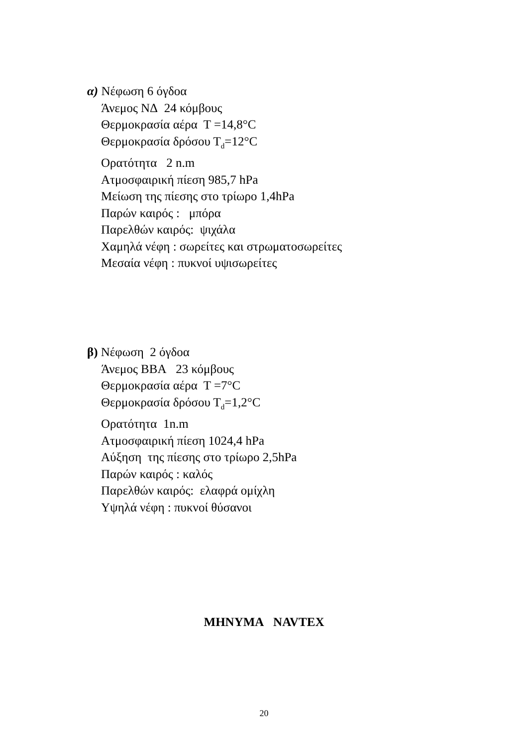α) Νέφωση 6 όγδοα
Άνεμος ΝΔ 24 κόμβους
Θερμοκρασία αέρα Τ =14,8°C
Θερμοκρασία δρόσου Τ<sub>d</sub>=12°C
Ορατότητα 2 n.m
Ατμοσφαιρική πίεση 985,7 hPa
Μείωση της πίεσης στο τρίωρο 1,4hPa
Παρών καιρός : μπόρα
Παρελθών καιρός: ψιχάλα
Χαμηλά νέφη : σωρείτες και στρωματοσωρείτες
Μεσαία νέφη : πυκνοί υψισωρείτες
β) Νέφωση 2 όγδοα
Άνεμος ΒΒΑ 23 κόμβους
Θερμοκρασία αέρα Τ =7°C
Θερμοκρασία δρόσου Τ<sub>d</sub>=1,2°C
Ορατότητα 1n.m
Ατμοσφαιρική πίεση 1024,4 hPa
Αύξηση της πίεσης στο τρίωρο 2,5hPa
Παρών καιρός : καλός
Παρελθών καιρός: ελαφρά ομίχλη
Υψηλά νέφη : πυκνοί θύσανοι
ΜΗΝΥΜΑ NAVTEX
20